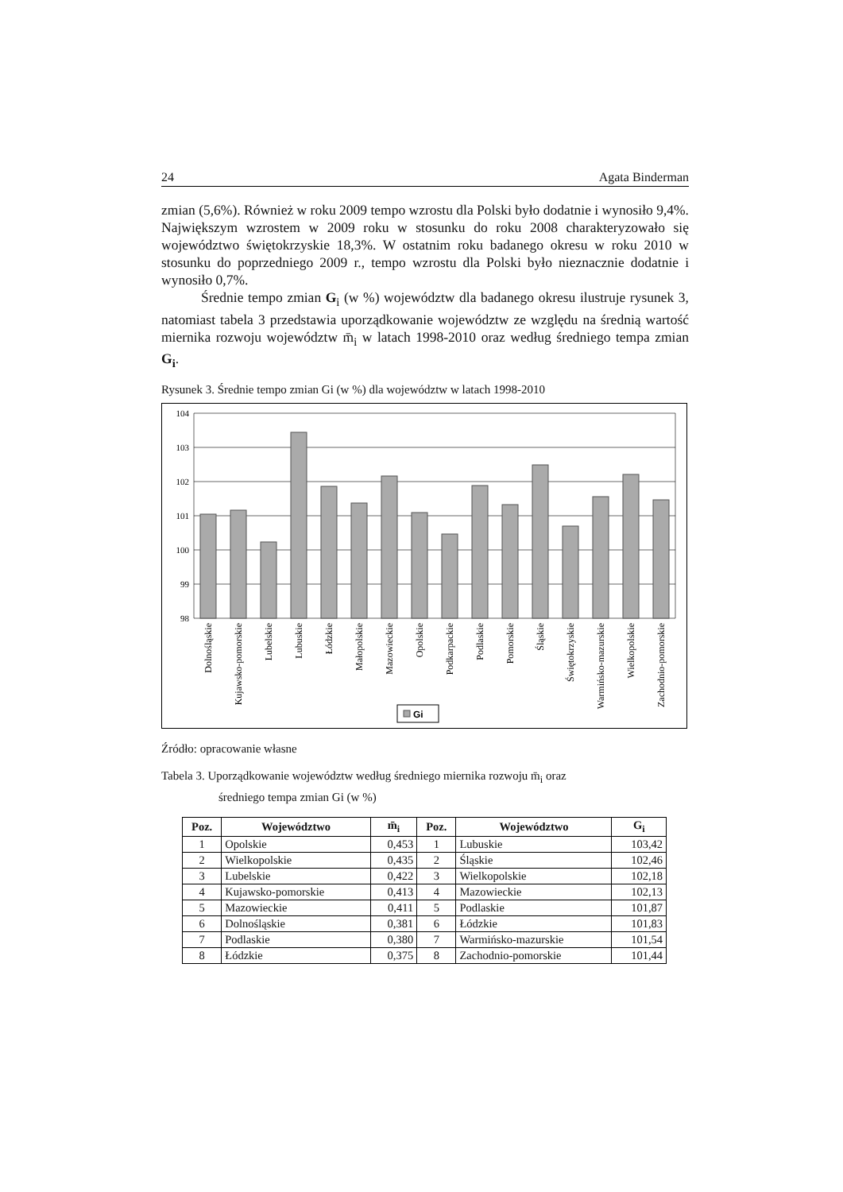24 Agata Binderman
zmian (5,6%). Również w roku 2009 tempo wzrostu dla Polski było dodatnie i wynosiło 9,4%. Największym wzrostem w 2009 roku w stosunku do roku 2008 charakteryzowało się województwo świętokrzyskie 18,3%. W ostatnim roku badanego okresu w roku 2010 w stosunku do poprzedniego 2009 r., tempo wzrostu dla Polski było nieznacznie dodatnie i wynosiło 0,7%.
Średnie tempo zmian G<sub>i</sub> (w %) województw dla badanego okresu ilustruje rysunek 3, natomiast tabela 3 przedstawia uporządkowanie województw ze względu na średnią wartość miernika rozwoju województw m̄<sub>i</sub> w latach 1998-2010 oraz według średniego tempa zmian G<sub>i</sub>.
Rysunek 3. Średnie tempo zmian Gi (w %) dla województw w latach 1998-2010
104
103
102
101
100
99
98
Dolnośląskie
Kujawsko-pomorskie
Lubelskie
Lubuskie
Łódzkie
Małopolskie
Mazowieckie
Opolskie
Podkarpackie
Podlaskie
Pomorskie
Śląskie
Świętokrzyskie
Warmińsko-mazurskie
Wielkopolskie
Zachodnio-pomorskie
Gi
Źródło: opracowanie własne
Tabela 3. Uporządkowanie województw według średniego miernika rozwoju m̄<sub>i</sub> oraz
średniego tempa zmian Gi (w %)
| Poz. | Województwo | m̄<sub>i</sub> | Poz. | Województwo | G<sub>i</sub> |
| --- | --- | --- | --- | --- | --- |
| 1 | Opolskie | 0,453 | 1 | Lubuskie | 103,42 |
| 2 | Wielkopolskie | 0,435 | 2 | Śląskie | 102,46 |
| 3 | Lubelskie | 0,422 | 3 | Wielkopolskie | 102,18 |
| 4 | Kujawsko-pomorskie | 0,413 | 4 | Mazowieckie | 102,13 |
| 5 | Mazowieckie | 0,411 | 5 | Podlaskie | 101,87 |
| 6 | Dolnośląskie | 0,381 | 6 | Łódzkie | 101,83 |
| 7 | Podlaskie | 0,380 | 7 | Warmińsko-mazurskie | 101,54 |
| 8 | Łódzkie | 0,375 | 8 | Zachodnio-pomorskie | 101,44 |